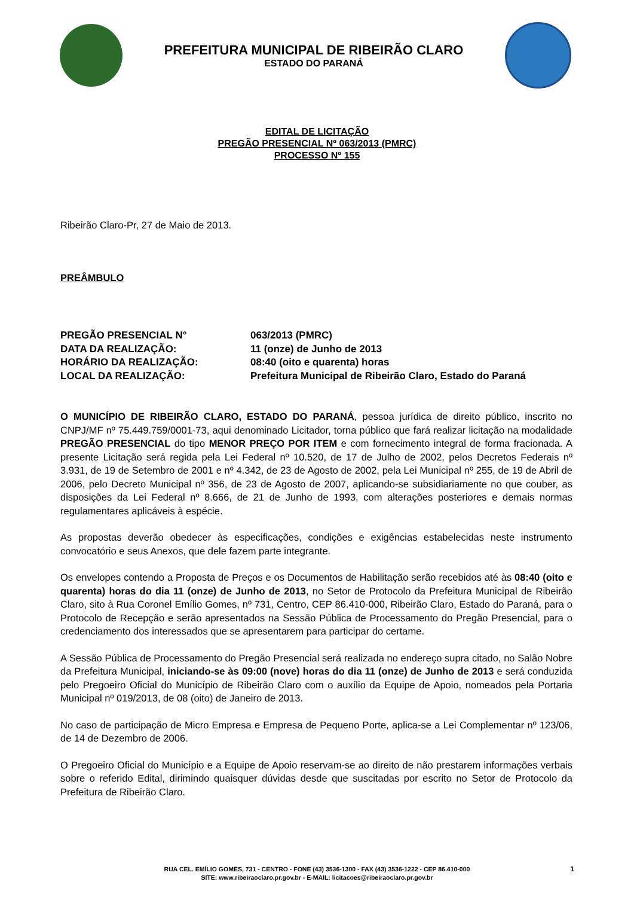PREFEITURA MUNICIPAL DE RIBEIRÃO CLARO
ESTADO DO PARANÁ
EDITAL DE LICITAÇÃO
PREGÃO PRESENCIAL Nº 063/2013 (PMRC)
PROCESSO Nº 155
Ribeirão Claro-Pr, 27 de Maio de 2013.
PREÂMBULO
| PREGÃO PRESENCIAL N° | 063/2013 (PMRC) |
| DATA DA REALIZAÇÃO: | 11 (onze) de Junho de 2013 |
| HORÁRIO DA REALIZAÇÃO: | 08:40 (oito e quarenta) horas |
| LOCAL DA REALIZAÇÃO: | Prefeitura Municipal de Ribeirão Claro, Estado do Paraná |
O MUNICÍPIO DE RIBEIRÃO CLARO, ESTADO DO PARANÁ, pessoa jurídica de direito público, inscrito no CNPJ/MF nº 75.449.759/0001-73, aqui denominado Licitador, torna público que fará realizar licitação na modalidade PREGÃO PRESENCIAL do tipo MENOR PREÇO POR ITEM e com fornecimento integral de forma fracionada. A presente Licitação será regida pela Lei Federal nº 10.520, de 17 de Julho de 2002, pelos Decretos Federais nº 3.931, de 19 de Setembro de 2001 e nº 4.342, de 23 de Agosto de 2002, pela Lei Municipal nº 255, de 19 de Abril de 2006, pelo Decreto Municipal nº 356, de 23 de Agosto de 2007, aplicando-se subsidiariamente no que couber, as disposições da Lei Federal nº 8.666, de 21 de Junho de 1993, com alterações posteriores e demais normas regulamentares aplicáveis à espécie.
As propostas deverão obedecer às especificações, condições e exigências estabelecidas neste instrumento convocatório e seus Anexos, que dele fazem parte integrante.
Os envelopes contendo a Proposta de Preços e os Documentos de Habilitação serão recebidos até às 08:40 (oito e quarenta) horas do dia 11 (onze) de Junho de 2013, no Setor de Protocolo da Prefeitura Municipal de Ribeirão Claro, sito à Rua Coronel Emílio Gomes, nº 731, Centro, CEP 86.410-000, Ribeirão Claro, Estado do Paraná, para o Protocolo de Recepção e serão apresentados na Sessão Pública de Processamento do Pregão Presencial, para o credenciamento dos interessados que se apresentarem para participar do certame.
A Sessão Pública de Processamento do Pregão Presencial será realizada no endereço supra citado, no Salão Nobre da Prefeitura Municipal, iniciando-se às 09:00 (nove) horas do dia 11 (onze) de Junho de 2013 e será conduzida pelo Pregoeiro Oficial do Município de Ribeirão Claro com o auxílio da Equipe de Apoio, nomeados pela Portaria Municipal nº 019/2013, de 08 (oito) de Janeiro de 2013.
No caso de participação de Micro Empresa e Empresa de Pequeno Porte, aplica-se a Lei Complementar nº 123/06, de 14 de Dezembro de 2006.
O Pregoeiro Oficial do Município e a Equipe de Apoio reservam-se ao direito de não prestarem informações verbais sobre o referido Edital, dirimindo quaisquer dúvidas desde que suscitadas por escrito no Setor de Protocolo da Prefeitura de Ribeirão Claro.
RUA CEL. EMÍLIO GOMES, 731 - CENTRO - FONE (43) 3536-1300 - FAX (43) 3536-1222 - CEP 86.410-000
SITE: www.ribeiraoclaro.pr.gov.br - E-MAIL: licitacoes@ribeiraoclaro.pr.gov.br
1